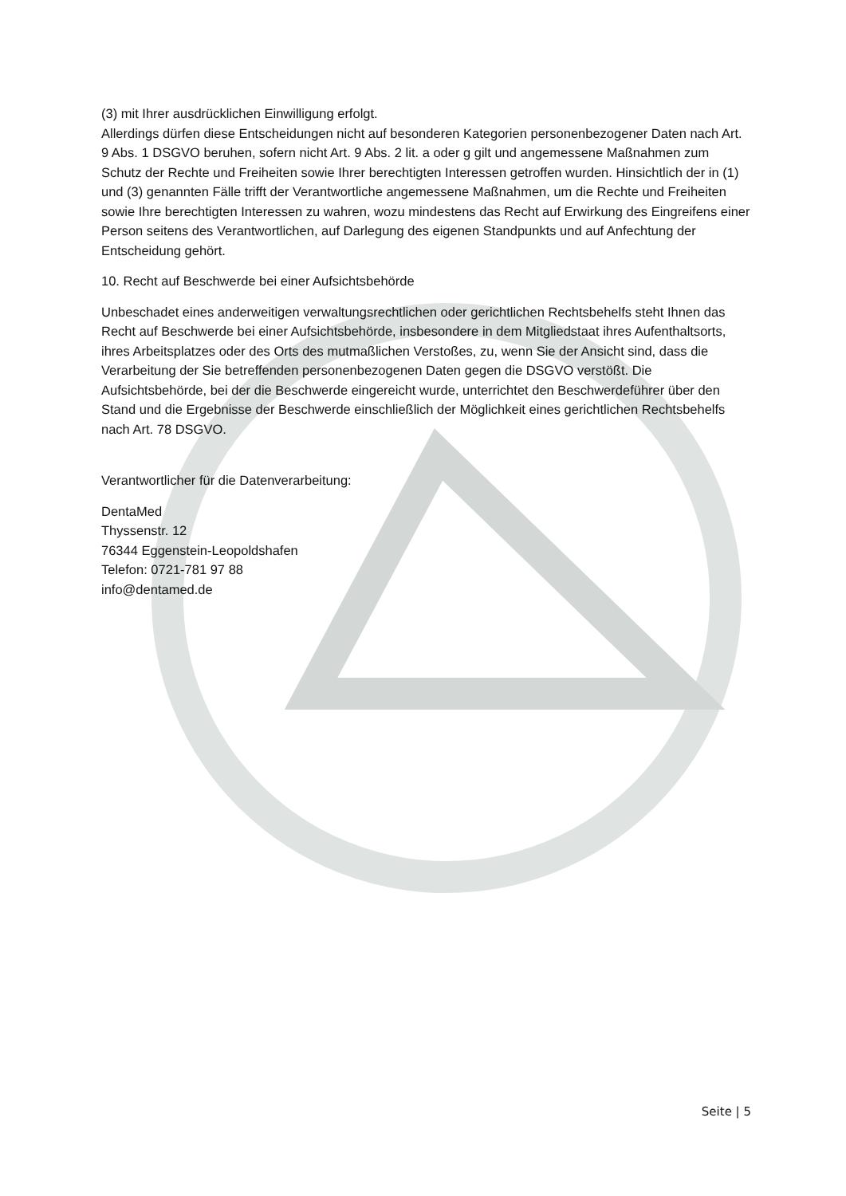(3) mit Ihrer ausdrücklichen Einwilligung erfolgt.
Allerdings dürfen diese Entscheidungen nicht auf besonderen Kategorien personenbezogener Daten nach Art. 9 Abs. 1 DSGVO beruhen, sofern nicht Art. 9 Abs. 2 lit. a oder g gilt und angemessene Maßnahmen zum Schutz der Rechte und Freiheiten sowie Ihrer berechtigten Interessen getroffen wurden. Hinsichtlich der in (1) und (3) genannten Fälle trifft der Verantwortliche angemessene Maßnahmen, um die Rechte und Freiheiten sowie Ihre berechtigten Interessen zu wahren, wozu mindestens das Recht auf Erwirkung des Eingreifens einer Person seitens des Verantwortlichen, auf Darlegung des eigenen Standpunkts und auf Anfechtung der Entscheidung gehört.
10. Recht auf Beschwerde bei einer Aufsichtsbehörde
Unbeschadet eines anderweitigen verwaltungsrechtlichen oder gerichtlichen Rechtsbehelfs steht Ihnen das Recht auf Beschwerde bei einer Aufsichtsbehörde, insbesondere in dem Mitgliedstaat ihres Aufenthaltsorts, ihres Arbeitsplatzes oder des Orts des mutmaßlichen Verstoßes, zu, wenn Sie der Ansicht sind, dass die Verarbeitung der Sie betreffenden personenbezogenen Daten gegen die DSGVO verstößt. Die Aufsichtsbehörde, bei der die Beschwerde eingereicht wurde, unterrichtet den Beschwerdeführer über den Stand und die Ergebnisse der Beschwerde einschließlich der Möglichkeit eines gerichtlichen Rechtsbehelfs nach Art. 78 DSGVO.
Verantwortlicher für die Datenverarbeitung:
DentaMed
Thyssenstr. 12
76344 Eggenstein-Leopoldshafen
Telefon: 0721-781 97 88
info@dentamed.de
Seite | 5